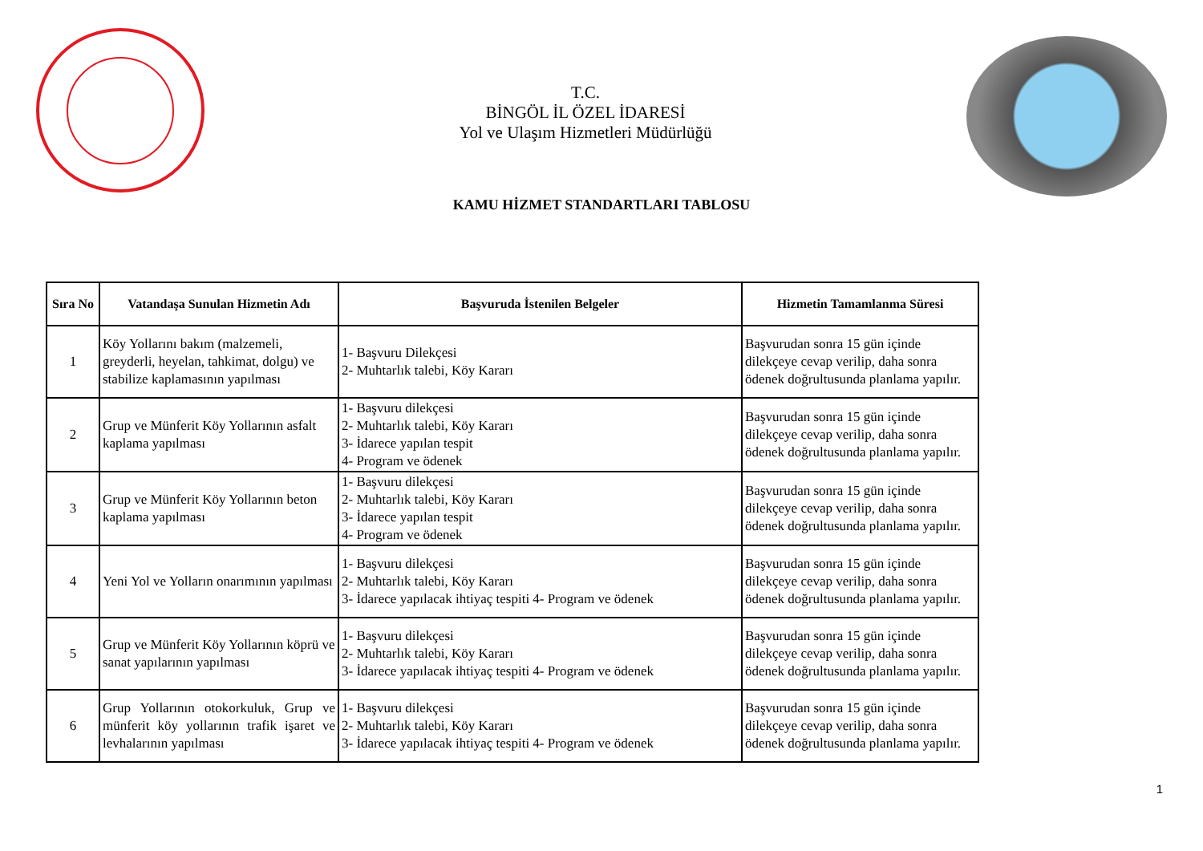T.C.
BİNGÖL İL ÖZEL İDARESİ
Yol ve Ulaşım Hizmetleri Müdürlüğü
KAMU HİZMET STANDARTLARI TABLOSU
| Sıra No | Vatandaşa Sunulan Hizmetin Adı | Başvuruda İstenilen Belgeler | Hizmetin Tamamlanma Süresi |
| --- | --- | --- | --- |
| 1 | Köy Yollarını bakım (malzemeli, greyderli, heyelan, tahkimat, dolgu) ve stabilize kaplamasının yapılması | 1- Başvuru Dilekçesi 2- Muhtarlık talebi, Köy Kararı | Başvurudan sonra 15 gün içinde dilekçeye cevap verilip, daha sonra ödenek doğrultusunda planlama yapılır. |
| 2 | Grup ve Münferit Köy Yollarının asfalt kaplama yapılması | 1- Başvuru dilekçesi 2- Muhtarlık talebi, Köy Kararı 3- İdarece yapılan tespit 4- Program ve ödenek | Başvurudan sonra 15 gün içinde dilekçeye cevap verilip, daha sonra ödenek doğrultusunda planlama yapılır. |
| 3 | Grup ve Münferit Köy Yollarının beton kaplama yapılması | 1- Başvuru dilekçesi 2- Muhtarlık talebi, Köy Kararı 3- İdarece yapılan tespit 4- Program ve ödenek | Başvurudan sonra 15 gün içinde dilekçeye cevap verilip, daha sonra ödenek doğrultusunda planlama yapılır. |
| 4 | Yeni Yol ve Yolların onarımının yapılması | 1- Başvuru dilekçesi 2- Muhtarlık talebi, Köy Kararı 3- İdarece yapılacak ihtiyaç tespiti 4- Program ve ödenek | Başvurudan sonra 15 gün içinde dilekçeye cevap verilip, daha sonra ödenek doğrultusunda planlama yapılır. |
| 5 | Grup ve Münferit Köy Yollarının köprü ve sanat yapılarının yapılması | 1- Başvuru dilekçesi 2- Muhtarlık talebi, Köy Kararı 3- İdarece yapılacak ihtiyaç tespiti 4- Program ve ödenek | Başvurudan sonra 15 gün içinde dilekçeye cevap verilip, daha sonra ödenek doğrultusunda planlama yapılır. |
| 6 | Grup Yollarının otokorkuluk, Grup ve münferit köy yollarının trafik işaret ve levhalarının yapılması | 1- Başvuru dilekçesi 2- Muhtarlık talebi, Köy Kararı 3- İdarece yapılacak ihtiyaç tespiti 4- Program ve ödenek | Başvurudan sonra 15 gün içinde dilekçeye cevap verilip, daha sonra ödenek doğrultusunda planlama yapılır. |
1